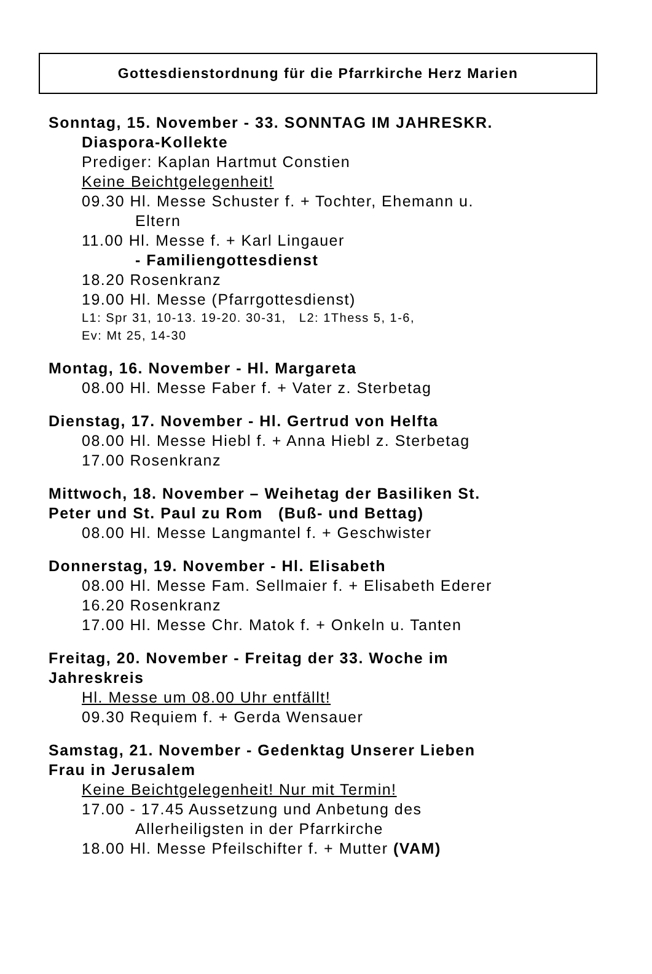Gottesdienstordnung für die Pfarrkirche Herz Marien
Sonntag, 15. November - 33. SONNTAG IM JAHRESKR.
Diaspora-Kollekte
Prediger: Kaplan Hartmut Constien
Keine Beichtgelegenheit!
09.30 Hl. Messe Schuster f. + Tochter, Ehemann u.
Eltern
11.00 Hl. Messe f. + Karl Lingauer
- Familiengottesdienst
18.20 Rosenkranz
19.00 Hl. Messe (Pfarrgottesdienst)
L1: Spr 31, 10-13. 19-20. 30-31, L2: 1Thess 5, 1-6,
Ev: Mt 25, 14-30
Montag, 16. November - Hl. Margareta
08.00 Hl. Messe Faber f. + Vater z. Sterbetag
Dienstag, 17. November - Hl. Gertrud von Helfta
08.00 Hl. Messe Hiebl f. + Anna Hiebl z. Sterbetag
17.00 Rosenkranz
Mittwoch, 18. November – Weihetag der Basiliken St.
Peter und St. Paul zu Rom (Buß- und Bettag)
08.00 Hl. Messe Langmantel f. + Geschwister
Donnerstag, 19. November - Hl. Elisabeth
08.00 Hl. Messe Fam. Sellmaier f. + Elisabeth Ederer
16.20 Rosenkranz
17.00 Hl. Messe Chr. Matok f. + Onkeln u. Tanten
Freitag, 20. November - Freitag der 33. Woche im
Jahreskreis
Hl. Messe um 08.00 Uhr entfällt!
09.30 Requiem f. + Gerda Wensauer
Samstag, 21. November - Gedenktag Unserer Lieben
Frau in Jerusalem
Keine Beichtgelegenheit! Nur mit Termin!
17.00 - 17.45 Aussetzung und Anbetung des
Allerheiligsten in der Pfarrkirche
18.00 Hl. Messe Pfeilschifter f. + Mutter (VAM)